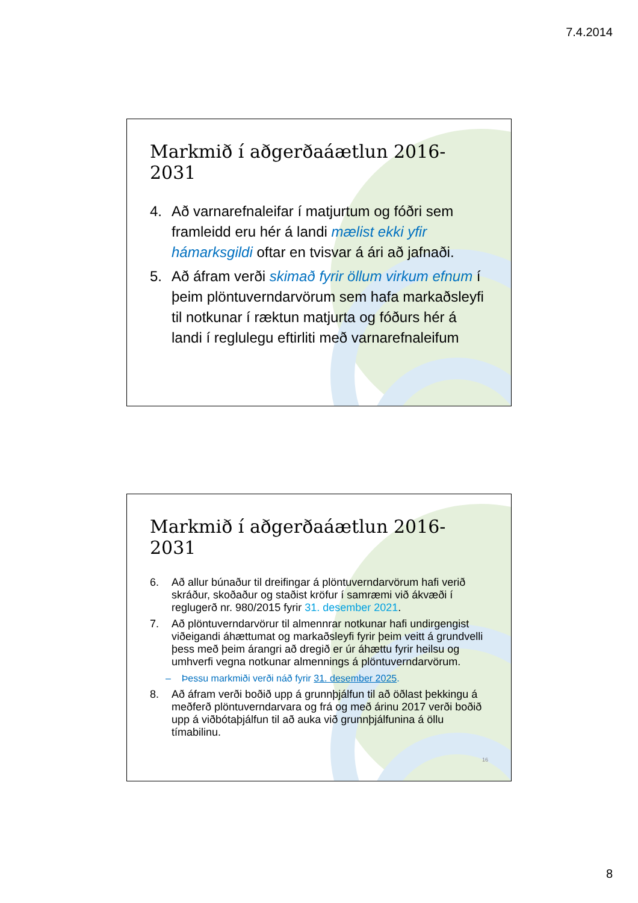7.4.2014
Markmið í aðgerðaáætlun 2016-2031
4. Að varnarefnaleifar í matjurtum og fóðri sem framleidd eru hér á landi mælist ekki yfir hámarksgildi oftar en tvisvar á ári að jafnaði.
5. Að áfram verði skimað fyrir öllum virkum efnum í þeim plöntuverndarvörum sem hafa markaðsleyfi til notkunar í ræktun matjurta og fóðurs hér á landi í reglulegu eftirliti með varnarefnaleifum
Markmið í aðgerðaáætlun 2016-2031
6. Að allur búnaður til dreifingar á plöntuverndarvörum hafi verið skráður, skoðaður og staðist kröfur í samræmi við ákvæði í reglugerð nr. 980/2015 fyrir 31. desember 2021.
7. Að plöntuverndarvörur til almennrar notkunar hafi undirgengist viðeigandi áhættumat og markaðsleyfi fyrir þeim veitt á grundvelli þess með þeim árangri að dregið er úr áhættu fyrir heilsu og umhverfi vegna notkunar almennings á plöntuverndarvörum.
– Þessu markmiði verði náð fyrir 31. desember 2025.
8. Að áfram verði boðið upp á grunnþjálfun til að öðlast þekkingu á meðferð plöntuverndarvara og frá og með árinu 2017 verði boðið upp á viðbótaþjálfun til að auka við grunnþjálfunina á öllu tímabilinu.
16
8